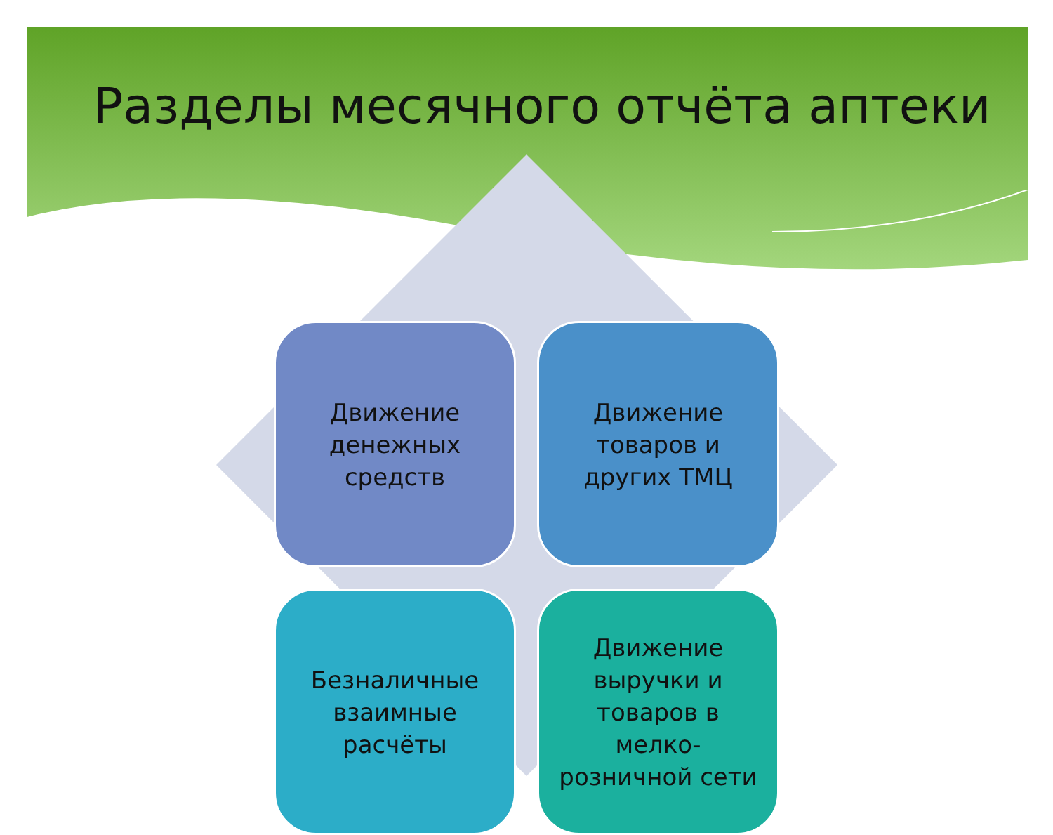Разделы месячного отчёта аптеки
Движение
денежных
средств
Движение
товаров и
других ТМЦ
Безналичные
взаимные
расчёты
Движение
выручки и
товаров в
мелко-
розничной сети